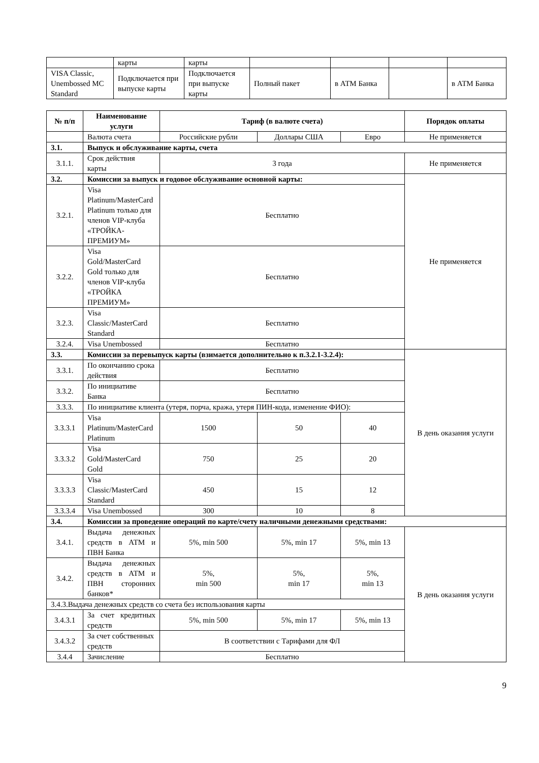| | карты | карты | | | | |
| VISA Classic, Unembossed MC Standard | Подключается при выпуске карты | Подключается при выпуске карты | Полный пакет | в АТМ Банка | | в АТМ Банка |
| № п/п | Наименование услуги | Тариф (в валюте счета) | | | Порядок оплаты |
| --- | --- | --- | --- | --- | --- |
| | Валюта счета | Российские рубли | Доллары США | Евро | Не применяется |
| 3.1. | Выпуск и обслуживание карты, счета | | | | |
| 3.1.1. | Срок действия карты | 3 года | | | Не применяется |
| 3.2. | Комиссии за выпуск и годовое обслуживание основной карты: | | | | Не применяется |
| 3.2.1. | Visa Platinum/MasterCard Platinum только для членов VIP-клуба «ТРОЙКА-ПРЕМИУМ» | Бесплатно | | | |
| 3.2.2. | Visa Gold/MasterCard Gold только для членов VIP-клуба «ТРОЙКА ПРЕМИУМ» | Бесплатно | | | |
| 3.2.3. | Visa Classic/MasterCard Standard | Бесплатно | | | |
| 3.2.4. | Visa Unembossed | Бесплатно | | | |
| 3.3. | Комиссии за перевыпуск карты (взимается дополнительно к п.3.2.1-3.2.4): | | | | В день оказания услуги |
| 3.3.1. | По окончанию срока действия | Бесплатно | | | |
| 3.3.2. | По инициативе Банка | Бесплатно | | | |
| 3.3.3. | По инициативе клиента (утеря, порча, кража, утеря ПИН-кода, изменение ФИО): | | | | |
| 3.3.3.1 | Visa Platinum/MasterCard Platinum | 1500 | 50 | 40 | |
| 3.3.3.2 | Visa Gold/MasterCard Gold | 750 | 25 | 20 | |
| 3.3.3.3 | Visa Classic/MasterCard Standard | 450 | 15 | 12 | |
| 3.3.3.4 | Visa Unembossed | 300 | 10 | 8 | |
| 3.4. | Комиссии за проведение операций по карте/счету наличными денежными средствами: | | | | |
| 3.4.1. | Выдача денежных средств в АТМ и ПВН Банка | 5%, min 500 | 5%, min 17 | 5%, min 13 | В день оказания услуги |
| 3.4.2. | Выдача денежных средств в АТМ и ПВН сторонних банков* | 5%, min 500 | 5%, min 17 | 5%, min 13 | |
| 3.4.3.Выдача денежных средств со счета без использования карты | | | | | |
| 3.4.3.1 | За счет кредитных средств | 5%, min 500 | 5%, min 17 | 5%, min 13 | |
| 3.4.3.2 | За счет собственных средств | В соответствии с Тарифами для ФЛ | | | |
| 3.4.4 | Зачисление | Бесплатно | | | |
9